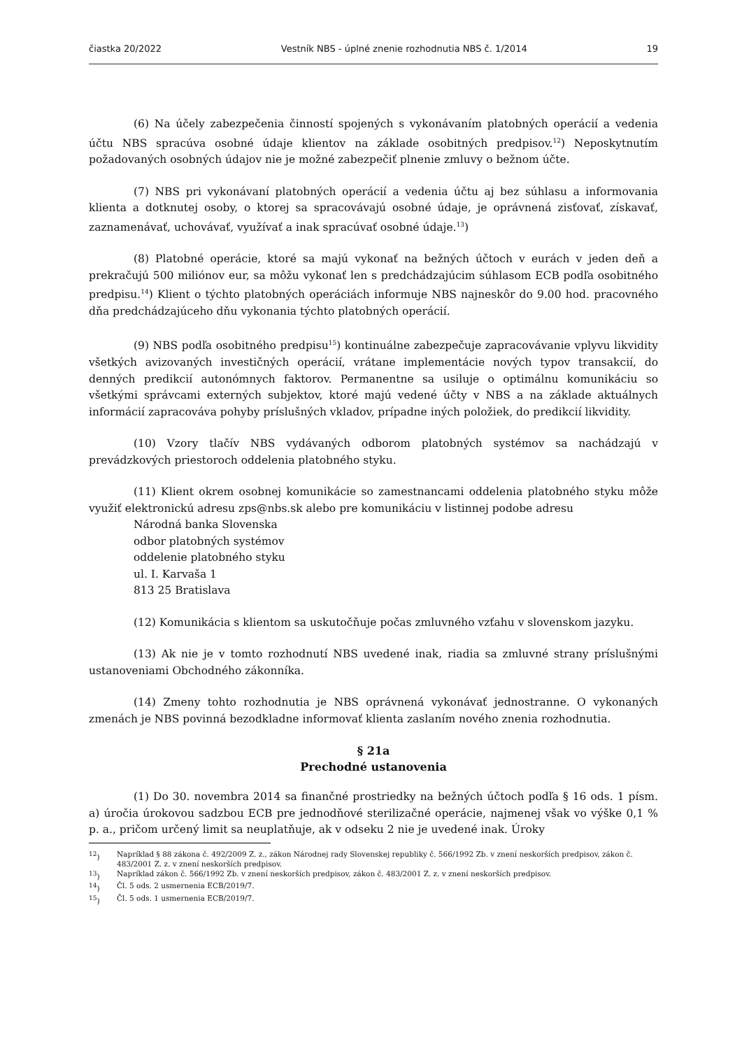čiastka 20/2022 Vestník NBS - úplné znenie rozhodnutia NBS č. 1/2014 19
(6) Na účely zabezpečenia činností spojených s vykonávaním platobných operácií a vedenia účtu NBS spracúva osobné údaje klientov na základe osobitných predpisov.<sup>12</sup>) Neposkytnutím požadovaných osobných údajov nie je možné zabezpečiť plnenie zmluvy o bežnom účte.
(7) NBS pri vykonávaní platobných operácií a vedenia účtu aj bez súhlasu a informovania klienta a dotknutej osoby, o ktorej sa spracovávajú osobné údaje, je oprávnená zisťovať, získavať, zaznamenávať, uchovávať, využívať a inak spracúvať osobné údaje.<sup>13</sup>)
(8) Platobné operácie, ktoré sa majú vykonať na bežných účtoch v eurách v jeden deň a prekračujú 500 miliónov eur, sa môžu vykonať len s predchádzajúcim súhlasom ECB podľa osobitného predpisu.<sup>14</sup>) Klient o týchto platobných operáciách informuje NBS najneskôr do 9.00 hod. pracovného dňa predchádzajúceho dňu vykonania týchto platobných operácií.
(9) NBS podľa osobitného predpisu<sup>15</sup>) kontinuálne zabezpečuje zapracovávanie vplyvu likvidity všetkých avizovaných investičných operácií, vrátane implementácie nových typov transakcií, do denných predikcií autonómnych faktorov. Permanentne sa usiluje o optimálnu komunikáciu so všetkými správcami externých subjektov, ktoré majú vedené účty v NBS a na základe aktuálnych informácií zapracováva pohyby príslušných vkladov, prípadne iných položiek, do predikcií likvidity.
(10) Vzory tlačív NBS vydávaných odborom platobných systémov sa nachádzajú v prevádzkových priestoroch oddelenia platobného styku.
(11) Klient okrem osobnej komunikácie so zamestnancami oddelenia platobného styku môže využiť elektronickú adresu zps@nbs.sk alebo pre komunikáciu v listinnej podobe adresu
Národná banka Slovenska
odbor platobných systémov
oddelenie platobného styku
ul. I. Karvaša 1
813 25 Bratislava
(12) Komunikácia s klientom sa uskutočňuje počas zmluvného vzťahu v slovenskom jazyku.
(13) Ak nie je v tomto rozhodnutí NBS uvedené inak, riadia sa zmluvné strany príslušnými ustanoveniami Obchodného zákonníka.
(14) Zmeny tohto rozhodnutia je NBS oprávnená vykonávať jednostranne. O vykonaných zmenách je NBS povinná bezodkladne informovať klienta zaslaním nového znenia rozhodnutia.
§ 21a
Prechodné ustanovenia
(1) Do 30. novembra 2014 sa finančné prostriedky na bežných účtoch podľa § 16 ods. 1 písm. a) úročia úrokovou sadzbou ECB pre jednodňové sterilizačné operácie, najmenej však vo výške 0,1 % p. a., pričom určený limit sa neuplatňuje, ak v odseku 2 nie je uvedené inak. Úroky
<sup>12</sup>) Napríklad § 88 zákona č. 492/2009 Z. z., zákon Národnej rady Slovenskej republiky č. 566/1992 Zb. v znení neskorších predpisov, zákon č. 483/2001 Z. z. v znení neskorších predpisov.
<sup>13</sup>) Napríklad zákon č. 566/1992 Zb. v znení neskorších predpisov, zákon č. 483/2001 Z. z. v znení neskorších predpisov.
<sup>14</sup>) Čl. 5 ods. 2 usmernenia ECB/2019/7.
<sup>15</sup>) Čl. 5 ods. 1 usmernenia ECB/2019/7.